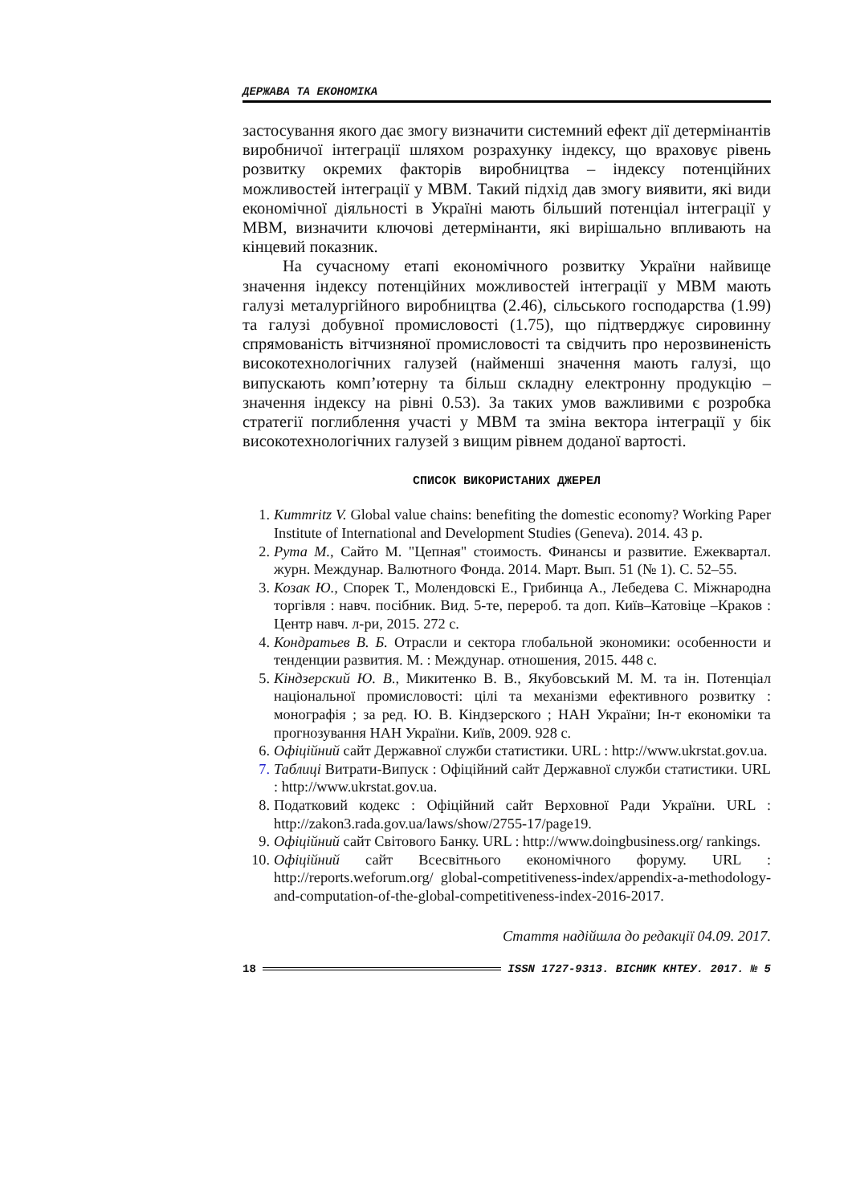ДЕРЖАВА ТА ЕКОНОМІКА
застосування якого дає змогу визначити системний ефект дії детермінантів виробничої інтеграції шляхом розрахунку індексу, що враховує рівень розвитку окремих факторів виробництва – індексу потенційних можливостей інтеграції у МВМ. Такий підхід дав змогу виявити, які види економічної діяльності в Україні мають більший потенціал інтеграції у МВМ, визначити ключові детермінанти, які вирішально впливають на кінцевий показник.
На сучасному етапі економічного розвитку України найвище значення індексу потенційних можливостей інтеграції у МВМ мають галузі металургійного виробництва (2.46), сільського господарства (1.99) та галузі добувної промисловості (1.75), що підтверджує сировинну спрямованість вітчизняної промисловості та свідчить про нерозвиненість високотехнологічних галузей (найменші значення мають галузі, що випускають комп’ютерну та більш складну електронну продукцію – значення індексу на рівні 0.53). За таких умов важливими є розробка стратегії поглиблення участі у МВМ та зміна вектора інтеграції у бік високотехнологічних галузей з вищим рівнем доданої вартості.
СПИСОК ВИКОРИСТАНИХ ДЖЕРЕЛ
1. Kummritz V. Global value chains: benefiting the domestic economy? Working Paper Institute of International and Development Studies (Geneva). 2014. 43 p.
2. Рута М., Сайто М. "Цепная" стоимость. Финансы и развитие. Ежеквартал. журн. Междунар. Валютного Фонда. 2014. Март. Вып. 51 (№ 1). С. 52–55.
3. Козак Ю., Спорек Т., Молендовскі Е., Грибинца А., Лебедева С. Міжнародна торгівля : навч. посібник. Вид. 5-те, перероб. та доп. Київ–Катовіце –Краков : Центр навч. л-ри, 2015. 272 с.
4. Кондратьев В. Б. Отрасли и сектора глобальной экономики: особенности и тенденции развития. М. : Междунар. отношения, 2015. 448 с.
5. Кіндзерский Ю. В., Микитенко В. В., Якубовський М. М. та ін. Потенціал національної промисловості: цілі та механізми ефективного розвитку : монографія ; за ред. Ю. В. Кіндзерского ; НАН України; Ін-т економіки та прогнозування НАН України. Київ, 2009. 928 с.
6. Офіційний сайт Державної служби статистики. URL : http://www.ukrstat.gov.ua.
7. Таблиці Витрати-Випуск : Офіційний сайт Державної служби статистики. URL : http://www.ukrstat.gov.ua.
8. Податковий кодекс : Офіційний сайт Верховної Ради України. URL : http://zakon3.rada.gov.ua/laws/show/2755-17/page19.
9. Офіційний сайт Світового Банку. URL : http://www.doingbusiness.org/ rankings.
10. Офіційний сайт Всесвітнього економічного форуму. URL : http://reports.weforum.org/ global-competitiveness-index/appendix-a-methodology-and-computation-of-the-global-competitiveness-index-2016-2017.
Стаття надійшла до редакції 04.09. 2017.
18 ISSN 1727-9313. ВІСНИК КНТЕУ. 2017. № 5